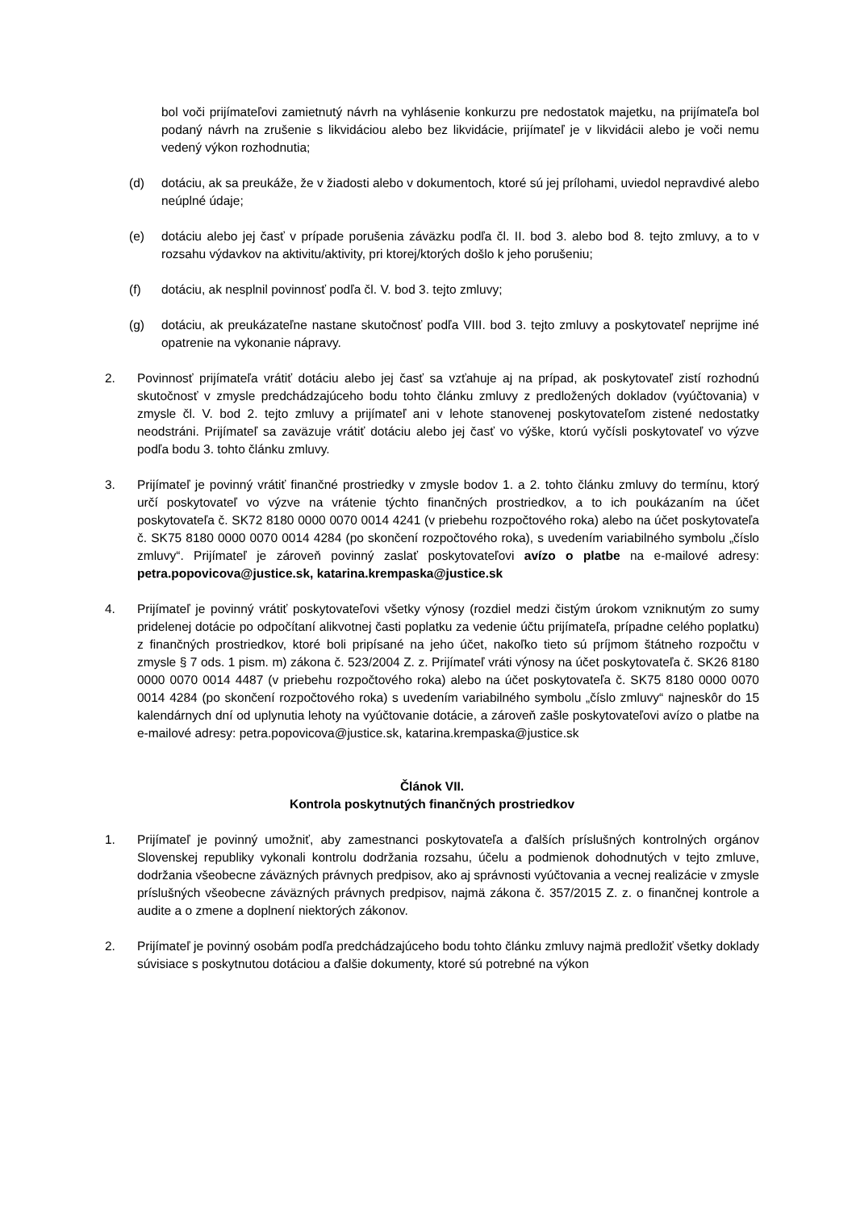bol voči prijímateľovi zamietnutý návrh na vyhlásenie konkurzu pre nedostatok majetku, na prijímateľa bol podaný návrh na zrušenie s likvidáciou alebo bez likvidácie, prijímateľ je v likvidácii alebo je voči nemu vedený výkon rozhodnutia;
(d) dotáciu, ak sa preukáže, že v žiadosti alebo v dokumentoch, ktoré sú jej prílohami, uviedol nepravdivé alebo neúplné údaje;
(e) dotáciu alebo jej časť v prípade porušenia záväzku podľa čl. II. bod 3. alebo bod 8. tejto zmluvy, a to v rozsahu výdavkov na aktivitu/aktivity, pri ktorej/ktorých došlo k jeho porušeniu;
(f) dotáciu, ak nesplnil povinnosť podľa čl. V. bod 3. tejto zmluvy;
(g) dotáciu, ak preukázateľne nastane skutočnosť podľa VIII. bod 3. tejto zmluvy a poskytovateľ neprijme iné opatrenie na vykonanie nápravy.
2. Povinnosť prijímateľa vrátiť dotáciu alebo jej časť sa vzťahuje aj na prípad, ak poskytovateľ zistí rozhodnú skutočnosť v zmysle predchádzajúceho bodu tohto článku zmluvy z predložených dokladov (vyúčtovania) v zmysle čl. V. bod 2. tejto zmluvy a prijímateľ ani v lehote stanovenej poskytovateľom zistené nedostatky neodstráni. Prijímateľ sa zaväzuje vrátiť dotáciu alebo jej časť vo výške, ktorú vyčísli poskytovateľ vo výzve podľa bodu 3. tohto článku zmluvy.
3. Prijímateľ je povinný vrátiť finančné prostriedky v zmysle bodov 1. a 2. tohto článku zmluvy do termínu, ktorý určí poskytovateľ vo výzve na vrátenie týchto finančných prostriedkov, a to ich poukázaním na účet poskytovateľa č. SK72 8180 0000 0070 0014 4241 (v priebehu rozpočtového roka) alebo na účet poskytovateľa č. SK75 8180 0000 0070 0014 4284 (po skončení rozpočtového roka), s uvedením variabilného symbolu „číslo zmluvy“. Prijímateľ je zároveň povinný zaslať poskytovateľovi avízo o platbe na e-mailové adresy: petra.popovicova@justice.sk, katarina.krempaska@justice.sk
4. Prijímateľ je povinný vrátiť poskytovateľovi všetky výnosy (rozdiel medzi čistým úrokom vzniknutým zo sumy pridelenej dotácie po odpočítaní alikvotnej časti poplatku za vedenie účtu prijímateľa, prípadne celého poplatku) z finančných prostriedkov, ktoré boli pripísané na jeho účet, nakoľko tieto sú príjmom štátneho rozpočtu v zmysle § 7 ods. 1 pism. m) zákona č. 523/2004 Z. z. Prijímateľ vráti výnosy na účet poskytovateľa č. SK26 8180 0000 0070 0014 4487 (v priebehu rozpočtového roka) alebo na účet poskytovateľa č. SK75 8180 0000 0070 0014 4284 (po skončení rozpočtového roka) s uvedením variabilného symbolu „číslo zmluvy“ najneskôr do 15 kalendárnych dní od uplynutia lehoty na vyúčtovanie dotácie, a zároveň zašle poskytovateľovi avízo o platbe na e-mailové adresy: petra.popovicova@justice.sk, katarina.krempaska@justice.sk
Článok VII.
Kontrola poskytnutých finančných prostriedkov
1. Prijímateľ je povinný umožniť, aby zamestnanci poskytovateľa a ďalších príslušných kontrolných orgánov Slovenskej republiky vykonali kontrolu dodržania rozsahu, účelu a podmienok dohodnutých v tejto zmluve, dodržania všeobecne záväzných právnych predpisov, ako aj správnosti vyúčtovania a vecnej realizácie v zmysle príslušných všeobecne záväzných právnych predpisov, najmä zákona č. 357/2015 Z. z. o finančnej kontrole a audite a o zmene a doplnení niektorých zákonov.
2. Prijímateľ je povinný osobám podľa predchádzajúceho bodu tohto článku zmluvy najmä predložiť všetky doklady súvisiace s poskytnutou dotáciou a ďalšie dokumenty, ktoré sú potrebné na výkon